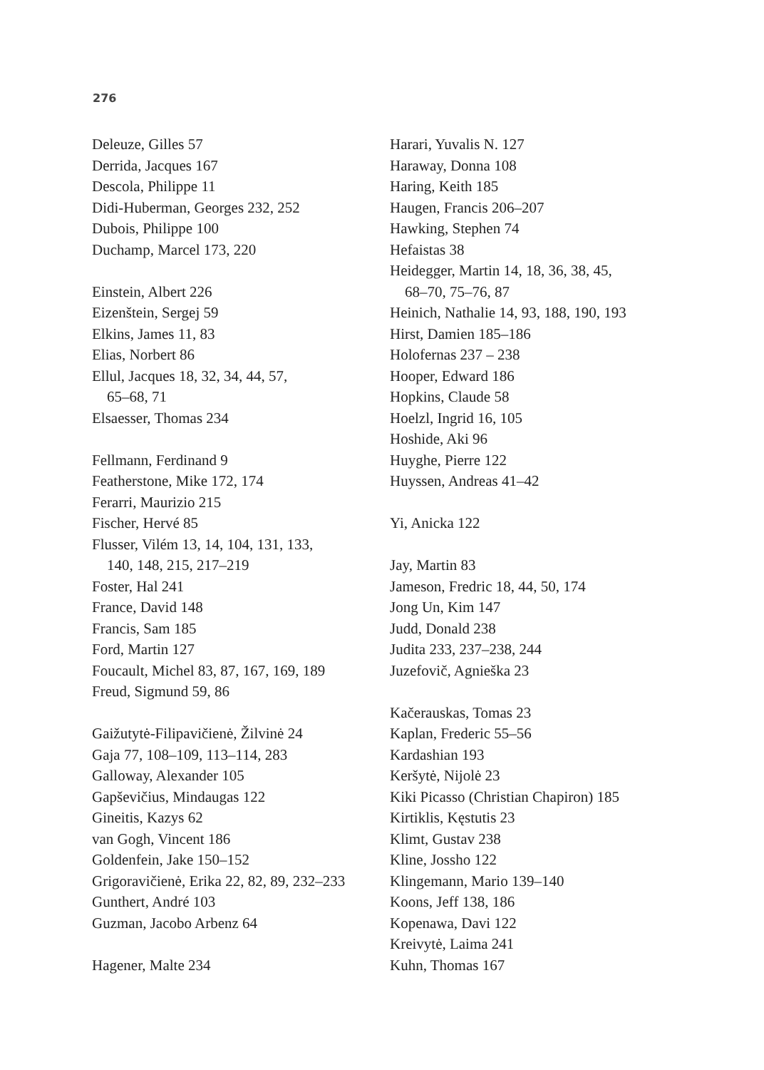276
Deleuze, Gilles 57
Derrida, Jacques 167
Descola, Philippe 11
Didi-Huberman, Georges 232, 252
Dubois, Philippe 100
Duchamp, Marcel 173, 220
Einstein, Albert 226
Eizenštein, Sergej 59
Elkins, James 11, 83
Elias, Norbert 86
Ellul, Jacques 18, 32, 34, 44, 57,
65–68, 71
Elsaesser, Thomas 234
Fellmann, Ferdinand 9
Featherstone, Mike 172, 174
Ferarri, Maurizio 215
Fischer, Hervé 85
Flusser, Vilém 13, 14, 104, 131, 133,
140, 148, 215, 217–219
Foster, Hal 241
France, David 148
Francis, Sam 185
Ford, Martin 127
Foucault, Michel 83, 87, 167, 169, 189
Freud, Sigmund 59, 86
Gaižutytė-Filipavičienė, Žilvinė 24
Gaja 77, 108–109, 113–114, 283
Galloway, Alexander 105
Gapševičius, Mindaugas 122
Gineitis, Kazys 62
van Gogh, Vincent 186
Goldenfein, Jake 150–152
Grigoravičienė, Erika 22, 82, 89, 232–233
Gunthert, André 103
Guzman, Jacobo Arbenz 64
Hagener, Malte 234
Harari, Yuvalis N. 127
Haraway, Donna 108
Haring, Keith 185
Haugen, Francis 206–207
Hawking, Stephen 74
Hefaistas 38
Heidegger, Martin 14, 18, 36, 38, 45,
68–70, 75–76, 87
Heinich, Nathalie 14, 93, 188, 190, 193
Hirst, Damien 185–186
Holofernas 237 – 238
Hooper, Edward 186
Hopkins, Claude 58
Hoelzl, Ingrid 16, 105
Hoshide, Aki 96
Huyghe, Pierre 122
Huyssen, Andreas 41–42
Yi, Anicka 122
Jay, Martin 83
Jameson, Fredric 18, 44, 50, 174
Jong Un, Kim 147
Judd, Donald 238
Judita 233, 237–238, 244
Juzefovič, Agnieška 23
Kačerauskas, Tomas 23
Kaplan, Frederic 55–56
Kardashian 193
Keršytė, Nijolė 23
Kiki Picasso (Christian Chapiron) 185
Kirtiklis, Kęstutis 23
Klimt, Gustav 238
Kline, Jossho 122
Klingemann, Mario 139–140
Koons, Jeff 138, 186
Kopenawa, Davi 122
Kreivytė, Laima 241
Kuhn, Thomas 167